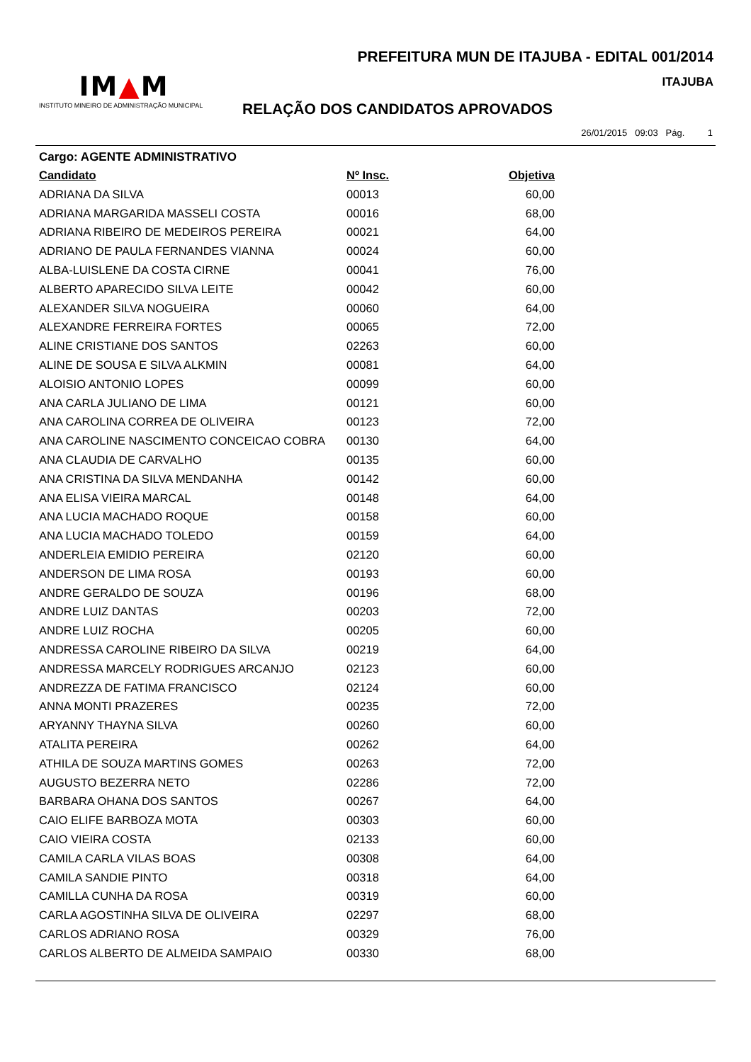PREFEITURA MUN DE ITAJUBA - EDITAL 001/2014
IM▲M
INSTITUTO MINEIRO DE ADMINISTRAÇÃO MUNICIPAL
ITAJUBA
RELAÇÃO DOS CANDIDATOS APROVADOS
26/01/2015 09:03 Pág. 1
Cargo: AGENTE ADMINISTRATIVO
| Candidato | Nº Insc. | Objetiva |
| --- | --- | --- |
| ADRIANA DA SILVA | 00013 | 60,00 |
| ADRIANA MARGARIDA MASSELI COSTA | 00016 | 68,00 |
| ADRIANA RIBEIRO DE MEDEIROS PEREIRA | 00021 | 64,00 |
| ADRIANO DE PAULA FERNANDES VIANNA | 00024 | 60,00 |
| ALBA-LUISLENE DA COSTA CIRNE | 00041 | 76,00 |
| ALBERTO APARECIDO SILVA LEITE | 00042 | 60,00 |
| ALEXANDER SILVA NOGUEIRA | 00060 | 64,00 |
| ALEXANDRE FERREIRA FORTES | 00065 | 72,00 |
| ALINE CRISTIANE DOS SANTOS | 02263 | 60,00 |
| ALINE DE SOUSA E SILVA ALKMIN | 00081 | 64,00 |
| ALOISIO ANTONIO LOPES | 00099 | 60,00 |
| ANA CARLA JULIANO DE LIMA | 00121 | 60,00 |
| ANA CAROLINA CORREA DE OLIVEIRA | 00123 | 72,00 |
| ANA CAROLINE NASCIMENTO CONCEICAO COBRA | 00130 | 64,00 |
| ANA CLAUDIA DE CARVALHO | 00135 | 60,00 |
| ANA CRISTINA DA SILVA MENDANHA | 00142 | 60,00 |
| ANA ELISA VIEIRA MARCAL | 00148 | 64,00 |
| ANA LUCIA MACHADO ROQUE | 00158 | 60,00 |
| ANA LUCIA MACHADO TOLEDO | 00159 | 64,00 |
| ANDERLEIA EMIDIO PEREIRA | 02120 | 60,00 |
| ANDERSON DE LIMA ROSA | 00193 | 60,00 |
| ANDRE GERALDO DE SOUZA | 00196 | 68,00 |
| ANDRE LUIZ DANTAS | 00203 | 72,00 |
| ANDRE LUIZ ROCHA | 00205 | 60,00 |
| ANDRESSA CAROLINE RIBEIRO DA SILVA | 00219 | 64,00 |
| ANDRESSA MARCELY RODRIGUES ARCANJO | 02123 | 60,00 |
| ANDREZZA DE FATIMA FRANCISCO | 02124 | 60,00 |
| ANNA MONTI PRAZERES | 00235 | 72,00 |
| ARYANNY THAYNA SILVA | 00260 | 60,00 |
| ATALITA PEREIRA | 00262 | 64,00 |
| ATHILA DE SOUZA MARTINS GOMES | 00263 | 72,00 |
| AUGUSTO BEZERRA NETO | 02286 | 72,00 |
| BARBARA OHANA DOS SANTOS | 00267 | 64,00 |
| CAIO ELIFE BARBOZA MOTA | 00303 | 60,00 |
| CAIO VIEIRA COSTA | 02133 | 60,00 |
| CAMILA CARLA VILAS BOAS | 00308 | 64,00 |
| CAMILA SANDIE PINTO | 00318 | 64,00 |
| CAMILLA CUNHA DA ROSA | 00319 | 60,00 |
| CARLA AGOSTINHA SILVA DE OLIVEIRA | 02297 | 68,00 |
| CARLOS ADRIANO ROSA | 00329 | 76,00 |
| CARLOS ALBERTO DE ALMEIDA SAMPAIO | 00330 | 68,00 |